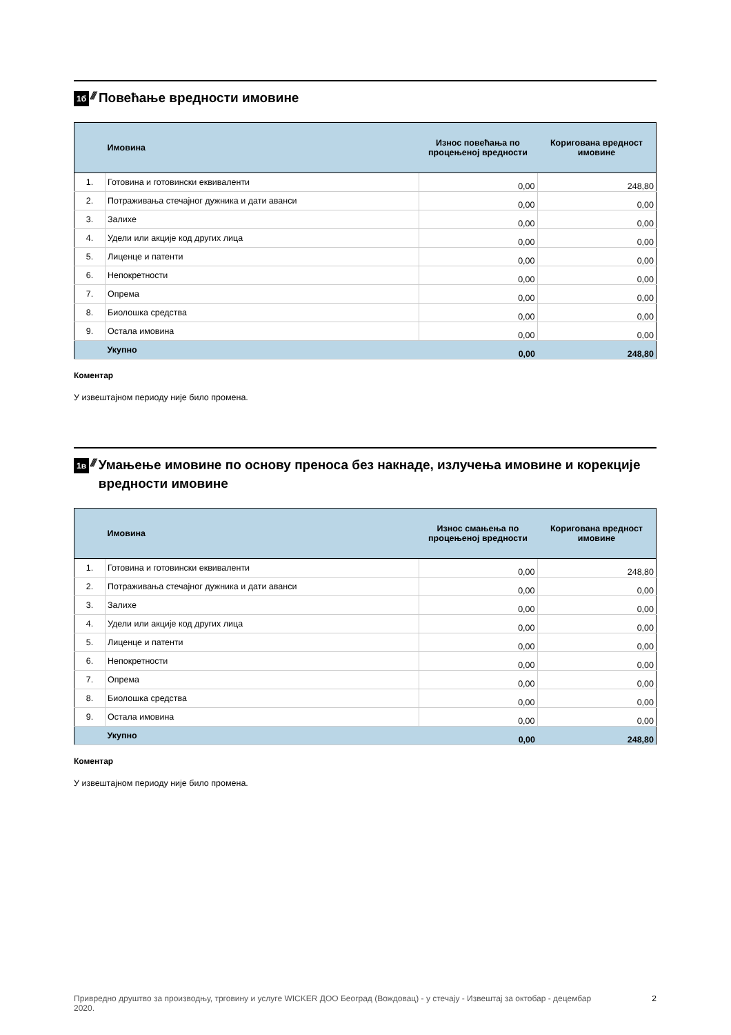1б ////
Повећање вредности имовине
| | Имовина | Износ повећања по процењеној вредности | Коригована вредност имовине |
| --- | --- | --- | --- |
| 1. | Готовина и готовински еквиваленти | 0,00 | 248,80 |
| 2. | Потраживања стечајног дужника и дати аванси | 0,00 | 0,00 |
| 3. | Залихе | 0,00 | 0,00 |
| 4. | Удели или акције код других лица | 0,00 | 0,00 |
| 5. | Лиценце и патенти | 0,00 | 0,00 |
| 6. | Непокретности | 0,00 | 0,00 |
| 7. | Опрема | 0,00 | 0,00 |
| 8. | Биолошка средства | 0,00 | 0,00 |
| 9. | Остала имовина | 0,00 | 0,00 |
| | Укупно | 0,00 | 248,80 |
Коментар
У извештајном периоду није било промена.
1в ////
Умањење имовине по основу преноса без накнаде, излучења имовине и корекције вредности имовине
| | Имовина | Износ смањења по процењеној вредности | Коригована вредност имовине |
| --- | --- | --- | --- |
| 1. | Готовина и готовински еквиваленти | 0,00 | 248,80 |
| 2. | Потраживања стечајног дужника и дати аванси | 0,00 | 0,00 |
| 3. | Залихе | 0,00 | 0,00 |
| 4. | Удели или акције код других лица | 0,00 | 0,00 |
| 5. | Лиценце и патенти | 0,00 | 0,00 |
| 6. | Непокретности | 0,00 | 0,00 |
| 7. | Опрема | 0,00 | 0,00 |
| 8. | Биолошка средства | 0,00 | 0,00 |
| 9. | Остала имовина | 0,00 | 0,00 |
| | Укупно | 0,00 | 248,80 |
Коментар
У извештајном периоду није било промена.
Привредно друштво за производњу, трговину и услуге WICKER ДОО Београд (Вождовац) - у стечају - Извештај за октобар - децембар 2020. 2